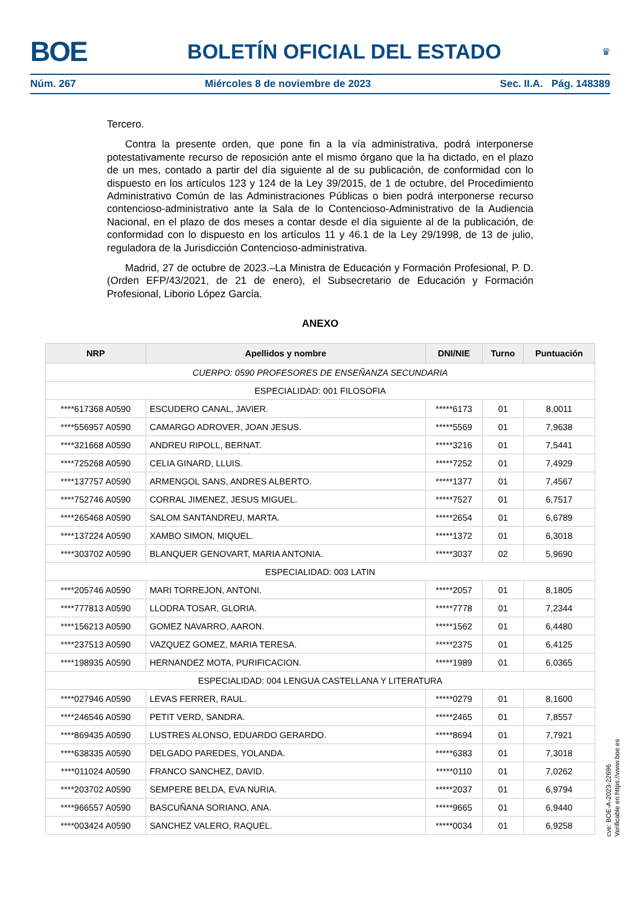BOE BOLETÍN OFICIAL DEL ESTADO ♛
Núm. 267 Miércoles 8 de noviembre de 2023 Sec. II.A. Pág. 148389
Tercero.
Contra la presente orden, que pone fin a la vía administrativa, podrá interponerse potestativamente recurso de reposición ante el mismo órgano que la ha dictado, en el plazo de un mes, contado a partir del día siguiente al de su publicación, de conformidad con lo dispuesto en los artículos 123 y 124 de la Ley 39/2015, de 1 de octubre, del Procedimiento Administrativo Común de las Administraciones Públicas o bien podrá interponerse recurso contencioso-administrativo ante la Sala de lo Contencioso-Administrativo de la Audiencia Nacional, en el plazo de dos meses a contar desde el día siguiente al de la publicación, de conformidad con lo dispuesto en los artículos 11 y 46.1 de la Ley 29/1998, de 13 de julio, reguladora de la Jurisdicción Contencioso-administrativa.
Madrid, 27 de octubre de 2023.–La Ministra de Educación y Formación Profesional, P. D. (Orden EFP/43/2021, de 21 de enero), el Subsecretario de Educación y Formación Profesional, Liborio López García.
ANEXO
| NRP | Apellidos y nombre | DNI/NIE | Turno | Puntuación |
| --- | --- | --- | --- | --- |
| CUERPO: 0590 PROFESORES DE ENSEÑANZA SECUNDARIA | | | | |
| ESPECIALIDAD: 001 FILOSOFIA | | | | |
| ****617368 A0590 | ESCUDERO CANAL, JAVIER. | *****6173 | 01 | 8,0011 |
| ****556957 A0590 | CAMARGO ADROVER, JOAN JESUS. | *****5569 | 01 | 7,9638 |
| ****321668 A0590 | ANDREU RIPOLL, BERNAT. | *****3216 | 01 | 7,5441 |
| ****725268 A0590 | CELIA GINARD, LLUIS. | *****7252 | 01 | 7,4929 |
| ****137757 A0590 | ARMENGOL SANS, ANDRES ALBERTO. | *****1377 | 01 | 7,4567 |
| ****752746 A0590 | CORRAL JIMENEZ, JESUS MIGUEL. | *****7527 | 01 | 6,7517 |
| ****265468 A0590 | SALOM SANTANDREU, MARTA. | *****2654 | 01 | 6,6789 |
| ****137224 A0590 | XAMBO SIMON, MIQUEL. | *****1372 | 01 | 6,3018 |
| ****303702 A0590 | BLANQUER GENOVART, MARIA ANTONIA. | *****3037 | 02 | 5,9690 |
| ESPECIALIDAD: 003 LATIN | | | | |
| ****205746 A0590 | MARI TORREJON, ANTONI. | *****2057 | 01 | 8,1805 |
| ****777813 A0590 | LLODRA TOSAR, GLORIA. | *****7778 | 01 | 7,2344 |
| ****156213 A0590 | GOMEZ NAVARRO, AARON. | *****1562 | 01 | 6,4480 |
| ****237513 A0590 | VAZQUEZ GOMEZ, MARIA TERESA. | *****2375 | 01 | 6,4125 |
| ****198935 A0590 | HERNANDEZ MOTA, PURIFICACION. | *****1989 | 01 | 6,0365 |
| ESPECIALIDAD: 004 LENGUA CASTELLANA Y LITERATURA | | | | |
| ****027946 A0590 | LEVAS FERRER, RAUL. | *****0279 | 01 | 8,1600 |
| ****246546 A0590 | PETIT VERD, SANDRA. | *****2465 | 01 | 7,8557 |
| ****869435 A0590 | LUSTRES ALONSO, EDUARDO GERARDO. | *****8694 | 01 | 7,7921 |
| ****638335 A0590 | DELGADO PAREDES, YOLANDA. | *****6383 | 01 | 7,3018 |
| ****011024 A0590 | FRANCO SANCHEZ, DAVID. | *****0110 | 01 | 7,0262 |
| ****203702 A0590 | SEMPERE BELDA, EVA NURIA. | *****2037 | 01 | 6,9794 |
| ****966557 A0590 | BASCUÑANA SORIANO, ANA. | *****9665 | 01 | 6,9440 |
| ****003424 A0590 | SANCHEZ VALERO, RAQUEL. | *****0034 | 01 | 6,9258 |
cve: BOE-A-2023-22696
Verificable en https://www.boe.es